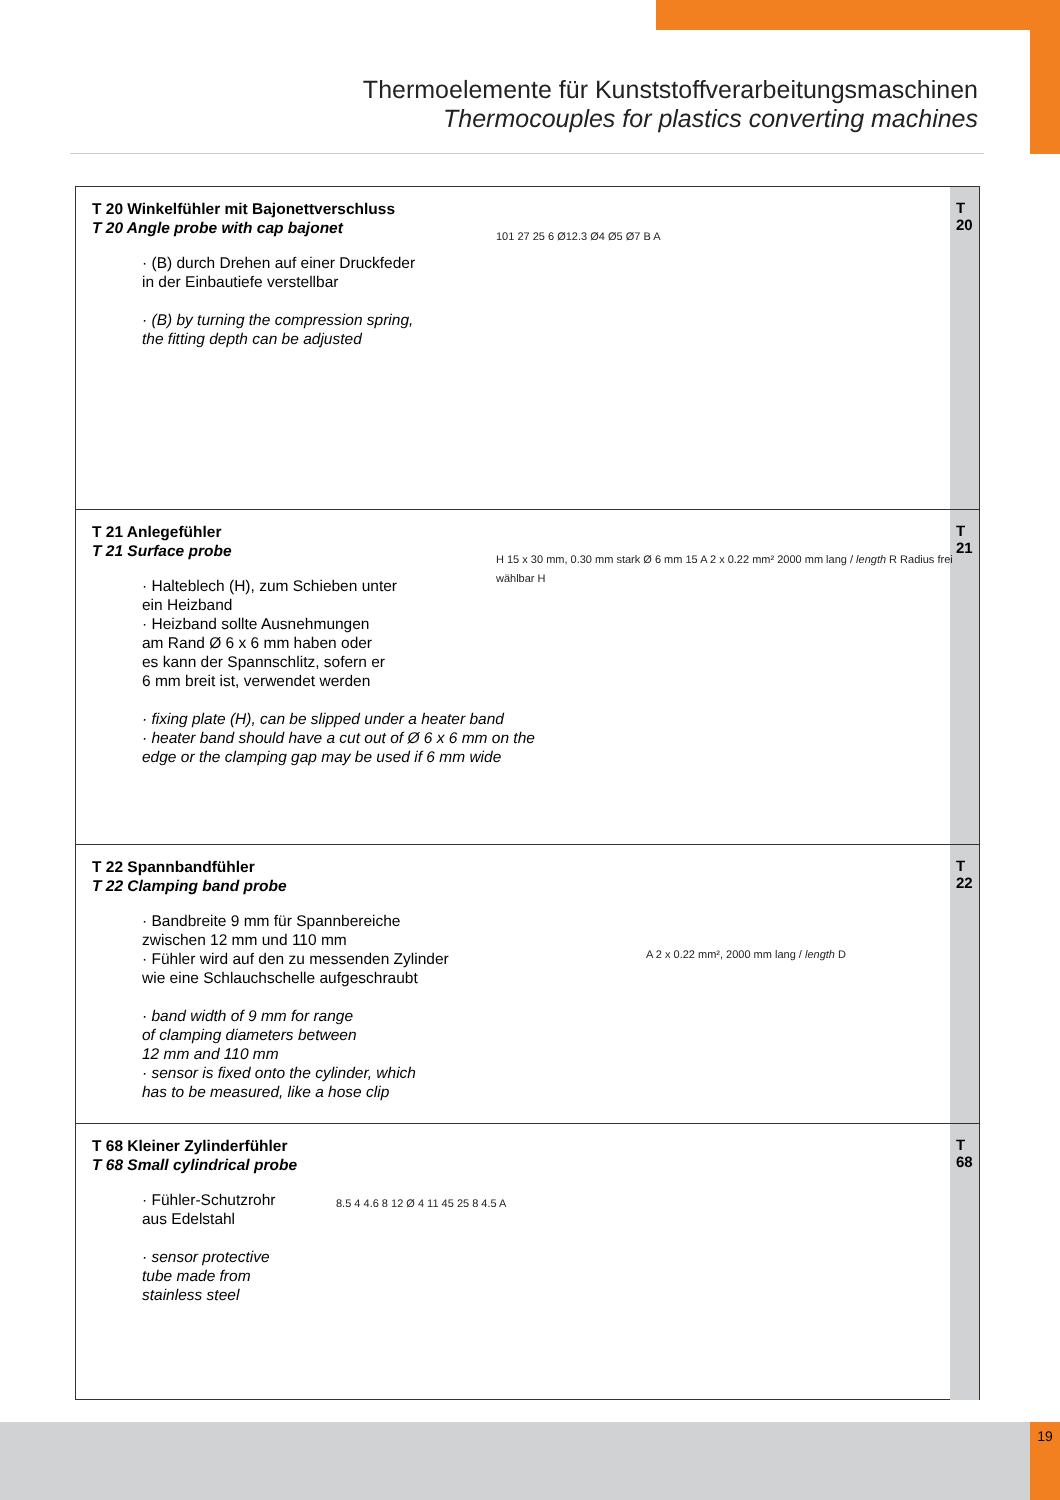Thermoelemente für Kunststoffverarbeitungsmaschinen
Thermocouples for plastics converting machines
T 20 Winkelfühler mit Bajonettverschluss
T 20 Angle probe with cap bajonet
· (B) durch Drehen auf einer Druckfeder
in der Einbautiefe verstellbar
· (B) by turning the compression spring,
the fitting depth can be adjusted
101 27 25 6 Ø12.3 Ø4 Ø5 Ø7 B A
T
20
T 21 Anlegefühler
T 21 Surface probe
· Halteblech (H), zum Schieben unter
ein Heizband
· Heizband sollte Ausnehmungen
am Rand Ø 6 x 6 mm haben oder
es kann der Spannschlitz, sofern er
6 mm breit ist, verwendet werden
· fixing plate (H), can be slipped under a heater band
· heater band should have a cut out of Ø 6 x 6 mm on the
edge or the clamping gap may be used if 6 mm wide
H 15 x 30 mm, 0.30 mm stark Ø 6 mm 15 A 2 x 0.22 mm² 2000 mm lang / length R Radius frei wählbar H
T
21
T 22 Spannbandfühler
T 22 Clamping band probe
· Bandbreite 9 mm für Spannbereiche
zwischen 12 mm und 110 mm
· Fühler wird auf den zu messenden Zylinder
wie eine Schlauchschelle aufgeschraubt
· band width of 9 mm for range
of clamping diameters between
12 mm and 110 mm
· sensor is fixed onto the cylinder, which
has to be measured, like a hose clip
A 2 x 0.22 mm², 2000 mm lang / length D
T
22
T 68 Kleiner Zylinderfühler
T 68 Small cylindrical probe
· Fühler-Schutzrohr
aus Edelstahl
· sensor protective
tube made from
stainless steel
8.5 4 4.6 8 12 Ø 4 11 45 25 8 4.5 A
T
68
19